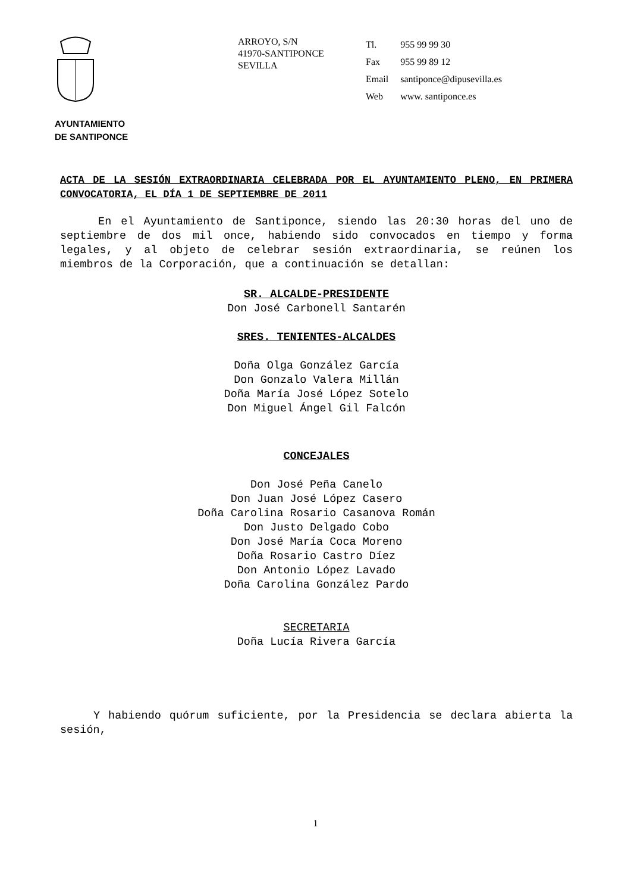ARROYO, S/N
41970-SANTIPONCE
SEVILLA
| Tl. | 955 99 99 30 |
| Fax | 955 99 89 12 |
| Email | santiponce@dipusevilla.es |
| Web | www. santiponce.es |
AYUNTAMIENTO
DE SANTIPONCE
ACTA DE LA SESIÓN EXTRAORDINARIA CELEBRADA POR EL AYUNTAMIENTO PLENO, EN PRIMERA CONVOCATORIA, EL DÍA 1 DE SEPTIEMBRE DE 2011
En el Ayuntamiento de Santiponce, siendo las 20:30 horas del uno de septiembre de dos mil once, habiendo sido convocados en tiempo y forma legales, y al objeto de celebrar sesión extraordinaria, se reúnen los miembros de la Corporación, que a continuación se detallan:
SR. ALCALDE-PRESIDENTE
Don José Carbonell Santarén
SRES. TENIENTES-ALCALDES
Doña Olga González García
Don Gonzalo Valera Millán
Doña María José López Sotelo
Don Miguel Ángel Gil Falcón
CONCEJALES
Don José Peña Canelo
Don Juan José López Casero
Doña Carolina Rosario Casanova Román
Don Justo Delgado Cobo
Don José María Coca Moreno
Doña Rosario Castro Díez
Don Antonio López Lavado
Doña Carolina González Pardo
SECRETARIA
Doña Lucía Rivera García
Y habiendo quórum suficiente, por la Presidencia se declara abierta la sesión,
1